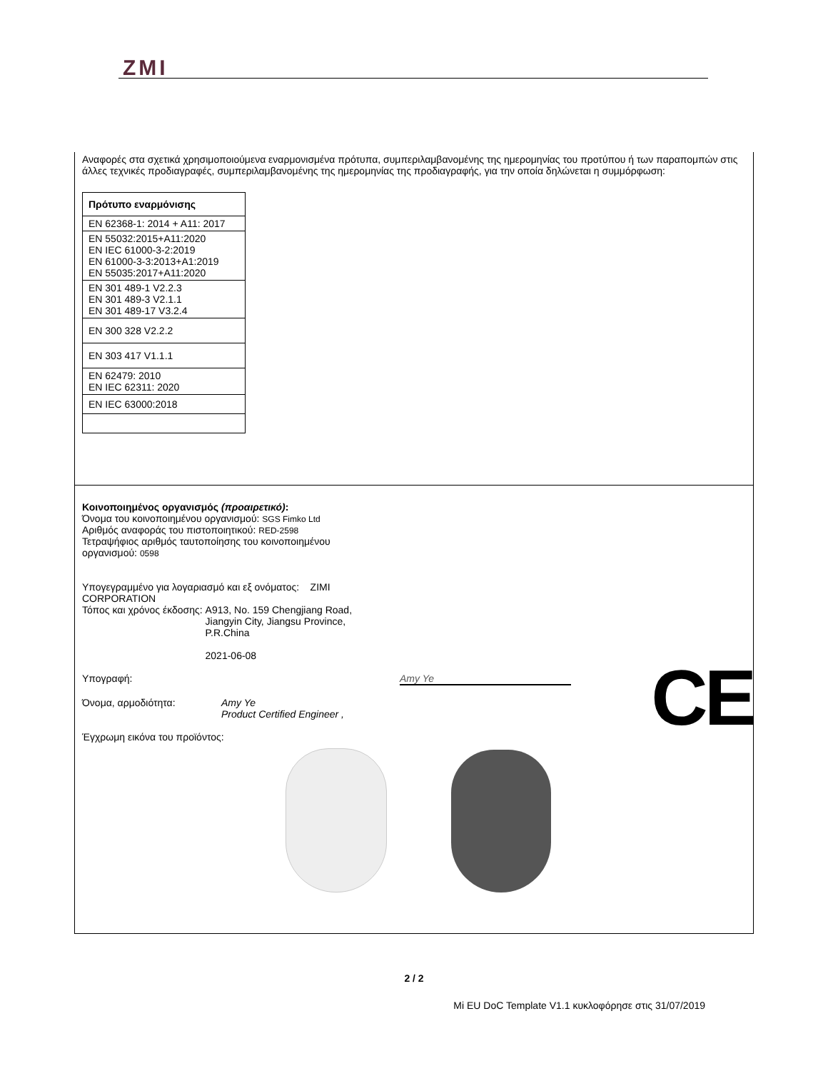ZMI
Αναφορές στα σχετικά χρησιμοποιούμενα εναρμονισμένα πρότυπα, συμπεριλαμβανομένης της ημερομηνίας του προτύπου ή των παραπομπών στις άλλες τεχνικές προδιαγραφές, συμπεριλαμβανομένης της ημερομηνίας της προδιαγραφής, για την οποία δηλώνεται η συμμόρφωση:
| Πρότυπο εναρμόνισης |
| --- |
| EN 62368-1: 2014 + A11: 2017 |
| EN 55032:2015+A11:2020 EN IEC 61000-3-2:2019 EN 61000-3-3:2013+A1:2019 EN 55035:2017+A11:2020 |
| EN 301 489-1 V2.2.3 EN 301 489-3 V2.1.1 EN 301 489-17 V3.2.4 |
| EN 300 328 V2.2.2 |
| EN 303 417 V1.1.1 |
| EN 62479: 2010 EN IEC 62311: 2020 |
| EN IEC 63000:2018 |
Κοινοποιημένος οργανισμός (προαιρετικό):
Όνομα του κοινοποιημένου οργανισμού: SGS Fimko Ltd
Αριθμός αναφοράς του πιστοποιητικού: RED-2598
Τετραψήφιος αριθμός ταυτοποίησης του κοινοποιημένου
οργανισμού: 0598
Υπογεγραμμένο για λογαριασμό και εξ ονόματος: ZIMI
CORPORATION
Τόπος και χρόνος έκδοσης: A913, No. 159 Chengjiang Road,
Jiangyin City, Jiangsu Province,
P.R.China
2021-06-08
Υπογραφή: Amy Ye
Όνομα, αρμοδιότητα: Amy Ye
Product Certified Engineer ,
Έγχρωμη εικόνα του προϊόντος:
CE
2 / 2
Mi EU DoC Template V1.1 κυκλοφόρησε στις 31/07/2019